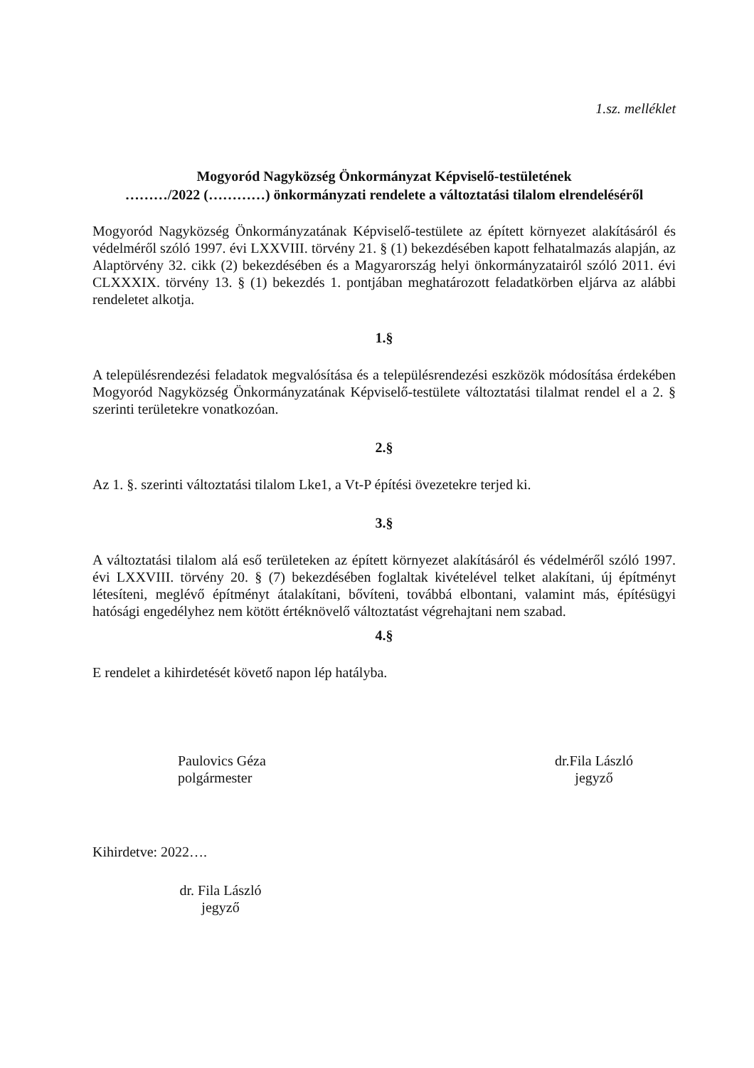1.sz. melléklet
Mogyoród Nagyközség Önkormányzat Képviselő-testületének
………/2022 (…………) önkormányzati rendelete a változtatási tilalom elrendeléséről
Mogyoród Nagyközség Önkormányzatának Képviselő-testülete az épített környezet alakításáról és védelméről szóló 1997. évi LXXVIII. törvény 21. § (1) bekezdésében kapott felhatalmazás alapján, az Alaptörvény 32. cikk (2) bekezdésében és a Magyarország helyi önkormányzatairól szóló 2011. évi CLXXXIX. törvény 13. § (1) bekezdés 1. pontjában meghatározott feladatkörben eljárva az alábbi rendeletet alkotja.
1.§
A településrendezési feladatok megvalósítása és a településrendezési eszközök módosítása érdekében Mogyoród Nagyközség Önkormányzatának Képviselő-testülete változtatási tilalmat rendel el a 2. § szerinti területekre vonatkozóan.
2.§
Az 1. §. szerinti változtatási tilalom Lke1, a Vt-P építési övezetekre terjed ki.
3.§
A változtatási tilalom alá eső területeken az épített környezet alakításáról és védelméről szóló 1997. évi LXXVIII. törvény 20. § (7) bekezdésében foglaltak kivételével telket alakítani, új építményt létesíteni, meglévő építményt átalakítani, bővíteni, továbbá elbontani, valamint más, építésügyi hatósági engedélyhez nem kötött értéknövelő változtatást végrehajtani nem szabad.
4.§
E rendelet a kihirdetését követő napon lép hatályba.
Paulovics Géza
polgármester
dr.Fila László
jegyző
Kihirdetve: 2022….
dr. Fila László
jegyző